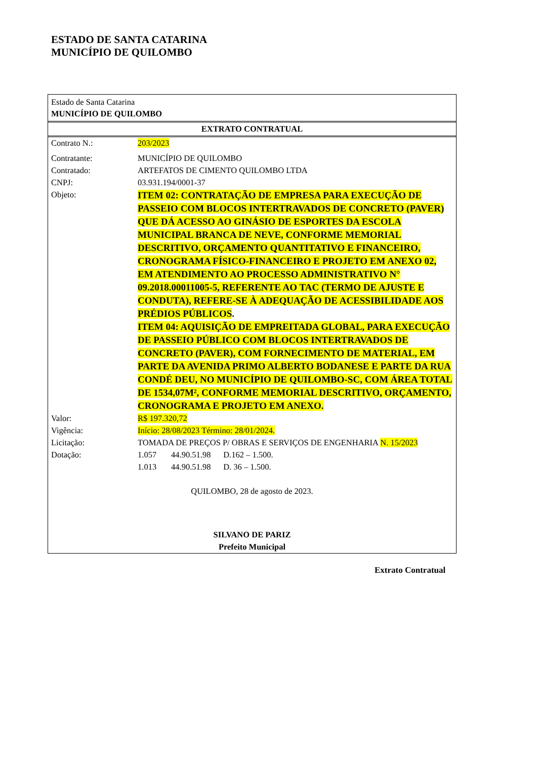ESTADO DE SANTA CATARINA
MUNICÍPIO DE QUILOMBO
Estado de Santa Catarina
MUNICÍPIO DE QUILOMBO
EXTRATO CONTRATUAL
Contrato N.: 203/2023
Contratante: MUNICÍPIO DE QUILOMBO
Contratado: ARTEFATOS DE CIMENTO QUILOMBO LTDA
CNPJ: 03.931.194/0001-37
Objeto:
ITEM 02: CONTRATAÇÃO DE EMPRESA PARA EXECUÇÃO DE PASSEIO COM BLOCOS INTERTRAVADOS DE CONCRETO (PAVER) QUE DÁ ACESSO AO GINÁSIO DE ESPORTES DA ESCOLA MUNICIPAL BRANCA DE NEVE, CONFORME MEMORIAL DESCRITIVO, ORÇAMENTO QUANTITATIVO E FINANCEIRO, CRONOGRAMA FÍSICO-FINANCEIRO E PROJETO EM ANEXO 02, EM ATENDIMENTO AO PROCESSO ADMINISTRATIVO N° 09.2018.00011005-5, REFERENTE AO TAC (TERMO DE AJUSTE E CONDUTA), REFERE-SE À ADEQUAÇÃO DE ACESSIBILIDADE AOS PRÉDIOS PÚBLICOS.
ITEM 04: AQUISIÇÃO DE EMPREITADA GLOBAL, PARA EXECUÇÃO DE PASSEIO PÚBLICO COM BLOCOS INTERTRAVADOS DE CONCRETO (PAVER), COM FORNECIMENTO DE MATERIAL, EM PARTE DA AVENIDA PRIMO ALBERTO BODANESE E PARTE DA RUA CONDÉ DEU, NO MUNICÍPIO DE QUILOMBO-SC, COM ÁREA TOTAL DE 1534,07M², CONFORME MEMORIAL DESCRITIVO, ORÇAMENTO, CRONOGRAMA E PROJETO EM ANEXO.
Valor: R$ 197.320,72
Vigência: Início: 28/08/2023 Término: 28/01/2024.
Licitação: TOMADA DE PREÇOS P/ OBRAS E SERVIÇOS DE ENGENHARIA N. 15/2023
Dotação: 1.057 44.90.51.98 D.162 – 1.500.
1.013 44.90.51.98 D. 36 – 1.500.
QUILOMBO, 28 de agosto de 2023.
SILVANO DE PARIZ
Prefeito Municipal
Extrato Contratual